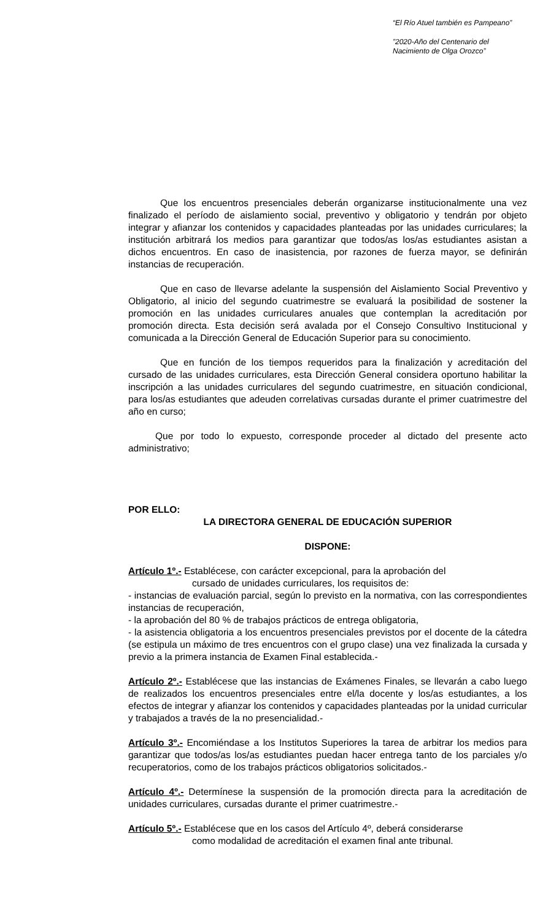“El Río Atuel también es Pampeano”
”2020-Año del Centenario del
Nacimiento de Olga Orozco”
Que los encuentros presenciales deberán organizarse institucionalmente una vez finalizado el período de aislamiento social, preventivo y obligatorio y tendrán por objeto integrar y afianzar los contenidos y capacidades planteadas por las unidades curriculares; la institución arbitrará los medios para garantizar que todos/as los/as estudiantes asistan a dichos encuentros. En caso de inasistencia, por razones de fuerza mayor, se definirán instancias de recuperación.
Que en caso de llevarse adelante la suspensión del Aislamiento Social Preventivo y Obligatorio, al inicio del segundo cuatrimestre se evaluará la posibilidad de sostener la promoción en las unidades curriculares anuales que contemplan la acreditación por promoción directa. Esta decisión será avalada por el Consejo Consultivo Institucional y comunicada a la Dirección General de Educación Superior para su conocimiento.
Que en función de los tiempos requeridos para la finalización y acreditación del cursado de las unidades curriculares, esta Dirección General considera oportuno habilitar la inscripción a las unidades curriculares del segundo cuatrimestre, en situación condicional, para los/as estudiantes que adeuden correlativas cursadas durante el primer cuatrimestre del año en curso;
Que por todo lo expuesto, corresponde proceder al dictado del presente acto administrativo;
POR ELLO:
LA DIRECTORA GENERAL DE EDUCACIÓN SUPERIOR
DISPONE:
Artículo 1º.- Establécese, con carácter excepcional, para la aprobación del
cursado de unidades curriculares, los requisitos de:
- instancias de evaluación parcial, según lo previsto en la normativa, con las correspondientes instancias de recuperación,
- la aprobación del 80 % de trabajos prácticos de entrega obligatoria,
- la asistencia obligatoria a los encuentros presenciales previstos por el docente de la cátedra (se estipula un máximo de tres encuentros con el grupo clase) una vez finalizada la cursada y previo a la primera instancia de Examen Final establecida.-
Artículo 2º.- Establécese que las instancias de Exámenes Finales, se llevarán a cabo luego de realizados los encuentros presenciales entre el/la docente y los/as estudiantes, a los efectos de integrar y afianzar los contenidos y capacidades planteadas por la unidad curricular y trabajados a través de la no presencialidad.-
Artículo 3º.- Encomiéndase a los Institutos Superiores la tarea de arbitrar los medios para garantizar que todos/as los/as estudiantes puedan hacer entrega tanto de los parciales y/o recuperatorios, como de los trabajos prácticos obligatorios solicitados.-
Artículo 4º.- Determínese la suspensión de la promoción directa para la acreditación de unidades curriculares, cursadas durante el primer cuatrimestre.-
Artículo 5º.- Establécese que en los casos del Artículo 4º, deberá considerarse
como modalidad de acreditación el examen final ante tribunal.